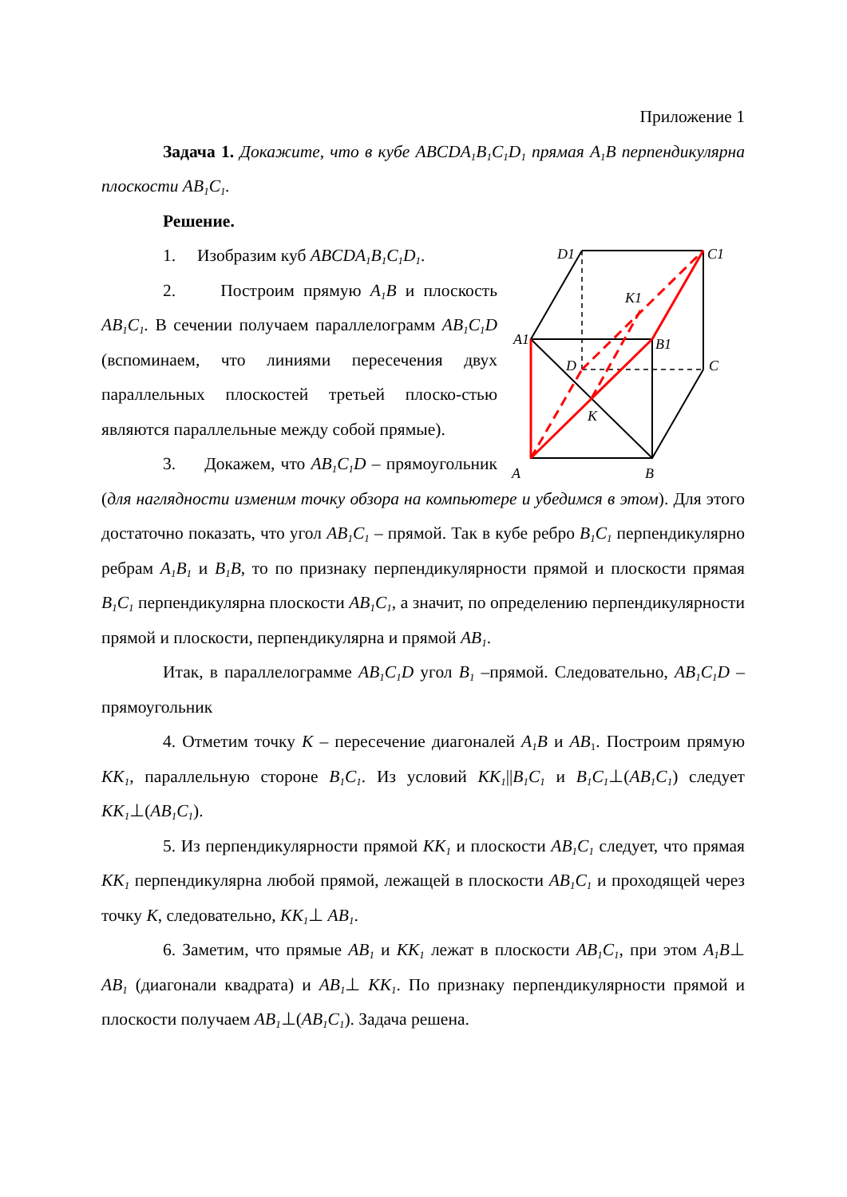Приложение 1
Задача 1. Докажите, что в кубе ABCDA<sub>1</sub>B<sub>1</sub>C<sub>1</sub>D<sub>1</sub> прямая A<sub>1</sub>B перпендикулярна плоскости AB<sub>1</sub>C<sub>1</sub>.
Решение.
D1
C1
K1
A1
B1
D
C
K
A
B
1. Изобразим куб ABCDA<sub>1</sub>B<sub>1</sub>C<sub>1</sub>D<sub>1</sub>.
2. Построим прямую A<sub>1</sub>B и плоскость AB<sub>1</sub>C<sub>1</sub>. В сечении получаем параллелограмм AB<sub>1</sub>C<sub>1</sub>D (вспоминаем, что линиями пересечения двух параллельных плоскостей третьей плоско-стью являются параллельные между собой прямые).
3. Докажем, что AB<sub>1</sub>C<sub>1</sub>D – прямоугольник (для наглядности изменим точку обзора на компьютере и убедимся в этом). Для этого достаточно показать, что угол AB<sub>1</sub>C<sub>1</sub> – прямой. Так в кубе ребро B<sub>1</sub>C<sub>1</sub> перпендикулярно ребрам A<sub>1</sub>B<sub>1</sub> и B<sub>1</sub>B, то по признаку перпендикулярности прямой и плоскости прямая B<sub>1</sub>C<sub>1</sub> перпендикулярна плоскости AB<sub>1</sub>C<sub>1</sub>, а значит, по определению перпендикулярности прямой и плоскости, перпендикулярна и прямой AB<sub>1</sub>.
Итак, в параллелограмме AB<sub>1</sub>C<sub>1</sub>D угол B<sub>1</sub> –прямой. Следовательно, AB<sub>1</sub>C<sub>1</sub>D – прямоугольник
4. Отметим точку K – пересечение диагоналей A<sub>1</sub>B и AB<sub>1</sub>. Построим прямую KK<sub>1</sub>, параллельную стороне B<sub>1</sub>C<sub>1</sub>. Из условий KK<sub>1</sub>||B<sub>1</sub>C<sub>1</sub> и B<sub>1</sub>C<sub>1</sub>⊥(AB<sub>1</sub>C<sub>1</sub>) следует KK<sub>1</sub>⊥(AB<sub>1</sub>C<sub>1</sub>).
5. Из перпендикулярности прямой KK<sub>1</sub> и плоскости AB<sub>1</sub>C<sub>1</sub> следует, что прямая KK<sub>1</sub> перпендикулярна любой прямой, лежащей в плоскости AB<sub>1</sub>C<sub>1</sub> и проходящей через точку K, следовательно, KK<sub>1</sub>⊥ AB<sub>1</sub>.
6. Заметим, что прямые AB<sub>1</sub> и KK<sub>1</sub> лежат в плоскости AB<sub>1</sub>C<sub>1</sub>, при этом A<sub>1</sub>B⊥ AB<sub>1</sub> (диагонали квадрата) и AB<sub>1</sub>⊥ KK<sub>1</sub>. По признаку перпендикулярности прямой и плоскости получаем AB<sub>1</sub>⊥(AB<sub>1</sub>C<sub>1</sub>). Задача решена.